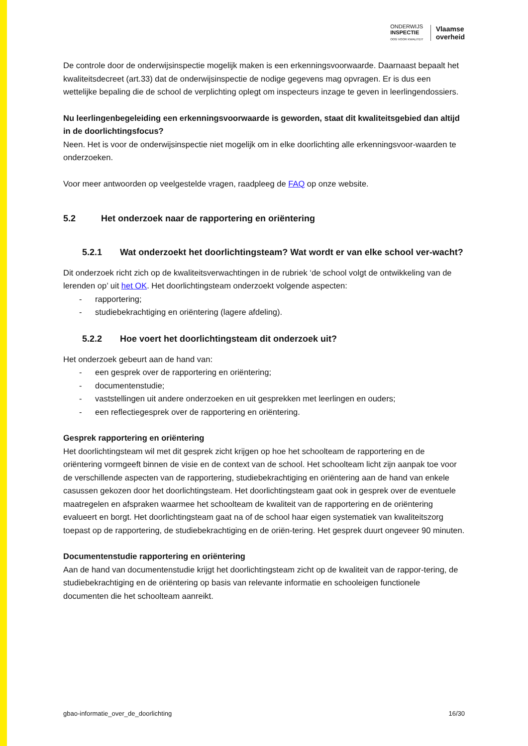ONDERWIJS
INSPECTIE
OOG VOOR KWALITEIT
Vlaamse
overheid
De controle door de onderwijsinspectie mogelijk maken is een erkenningsvoorwaarde. Daarnaast bepaalt het kwaliteitsdecreet (art.33) dat de onderwijsinspectie de nodige gegevens mag opvragen. Er is dus een wettelijke bepaling die de school de verplichting oplegt om inspecteurs inzage te geven in leerlingendossiers.
Nu leerlingenbegeleiding een erkenningsvoorwaarde is geworden, staat dit kwaliteitsgebied dan altijd in de doorlichtingsfocus?
Neen. Het is voor de onderwijsinspectie niet mogelijk om in elke doorlichting alle erkenningsvoor-waarden te onderzoeken.
Voor meer antwoorden op veelgestelde vragen, raadpleeg de FAQ op onze website.
5.2 Het onderzoek naar de rapportering en oriëntering
5.2.1 Wat onderzoekt het doorlichtingsteam? Wat wordt er van elke school ver-wacht?
Dit onderzoek richt zich op de kwaliteitsverwachtingen in de rubriek ‘de school volgt de ontwikkeling van de lerenden op’ uit het OK. Het doorlichtingsteam onderzoekt volgende aspecten:
- rapportering;
- studiebekrachtiging en oriëntering (lagere afdeling).
5.2.2 Hoe voert het doorlichtingsteam dit onderzoek uit?
Het onderzoek gebeurt aan de hand van:
- een gesprek over de rapportering en oriëntering;
- documentenstudie;
- vaststellingen uit andere onderzoeken en uit gesprekken met leerlingen en ouders;
- een reflectiegesprek over de rapportering en oriëntering.
Gesprek rapportering en oriëntering
Het doorlichtingsteam wil met dit gesprek zicht krijgen op hoe het schoolteam de rapportering en de oriëntering vormgeeft binnen de visie en de context van de school. Het schoolteam licht zijn aanpak toe voor de verschillende aspecten van de rapportering, studiebekrachtiging en oriëntering aan de hand van enkele casussen gekozen door het doorlichtingsteam. Het doorlichtingsteam gaat ook in gesprek over de eventuele maatregelen en afspraken waarmee het schoolteam de kwaliteit van de rapportering en de oriëntering evalueert en borgt. Het doorlichtingsteam gaat na of de school haar eigen systematiek van kwaliteitszorg toepast op de rapportering, de studiebekrachtiging en de oriën-tering. Het gesprek duurt ongeveer 90 minuten.
Documentenstudie rapportering en oriëntering
Aan de hand van documentenstudie krijgt het doorlichtingsteam zicht op de kwaliteit van de rappor-tering, de studiebekrachtiging en de oriëntering op basis van relevante informatie en schooleigen functionele documenten die het schoolteam aanreikt.
gbao-informatie_over_de_doorlichting 16/30